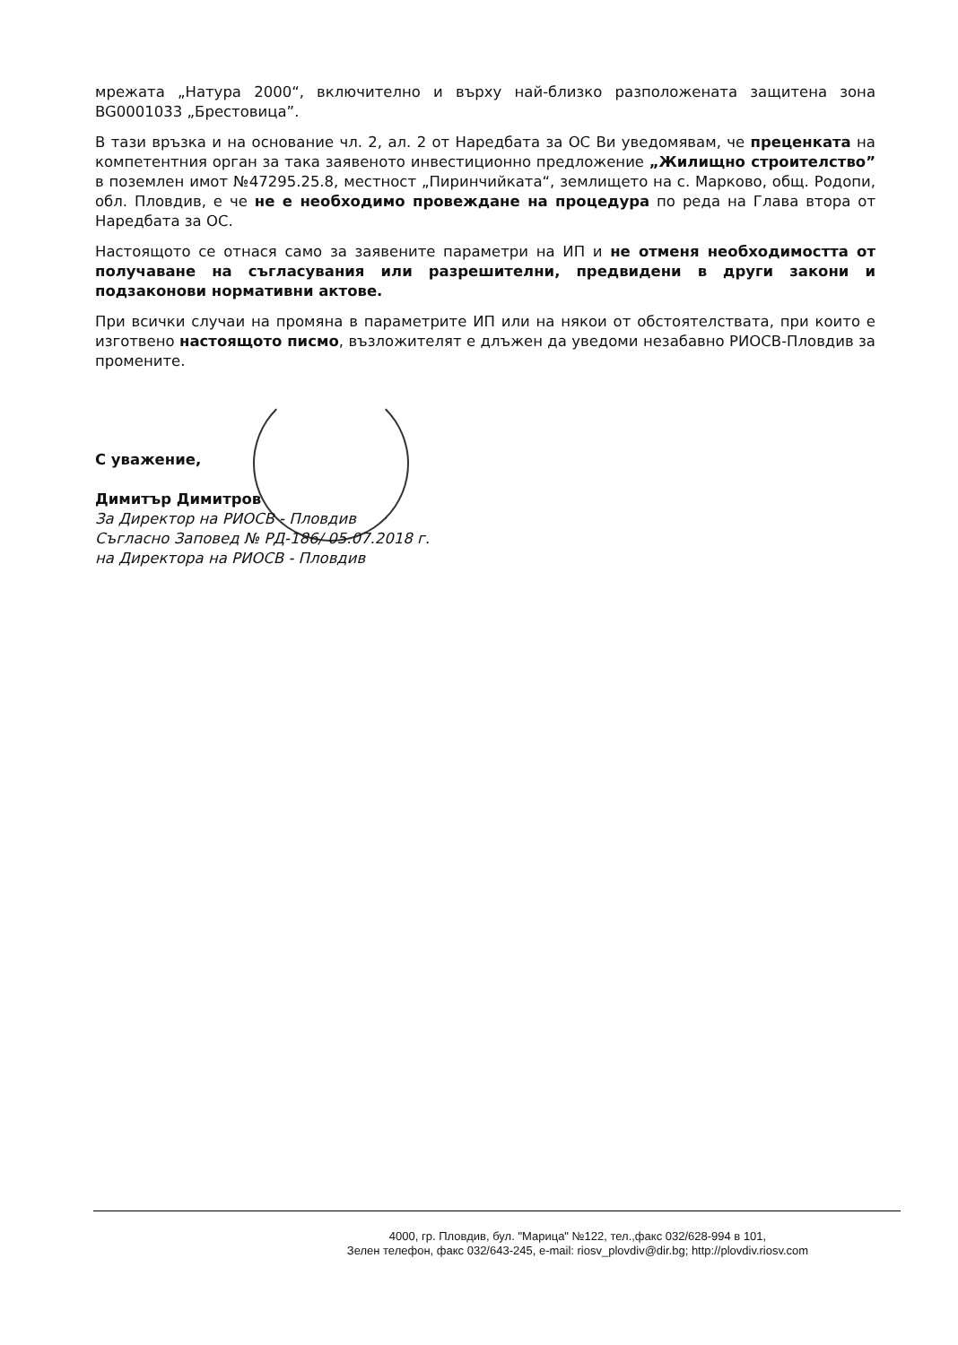мрежата „Натура 2000“, включително и върху най-близко разположената защитена зона BG0001033 „Брестовица”.
В тази връзка и на основание чл. 2, ал. 2 от Наредбата за ОС Ви уведомявам, че преценката на компетентния орган за така заявеното инвестиционно предложение „Жилищно строителство” в поземлен имот №47295.25.8, местност „Пиринчийката“, землището на с. Марково, общ. Родопи, обл. Пловдив, е че не е необходимо провеждане на процедура по реда на Глава втора от Наредбата за ОС.
Настоящото се отнася само за заявените параметри на ИП и не отменя необходимостта от получаване на съгласувания или разрешителни, предвидени в други закони и подзаконови нормативни актове.
При всички случаи на промяна в параметрите ИП или на някои от обстоятелствата, при които е изготвено настоящото писмо, възложителят е длъжен да уведоми незабавно РИОСВ-Пловдив за промените.
С уважение,
Димитър Димитров
За Директор на РИОСВ - Пловдив
Съгласно Заповед № РД-186/ 05.07.2018 г.
на Директора на РИОСВ - Пловдив
4000, гр. Пловдив, бул. "Марица" №122, тел.,факс 032/628-994 в 101,
Зелен телефон, факс 032/643-245, e-mail: riosv_plovdiv@dir.bg; http://plovdiv.riosv.com